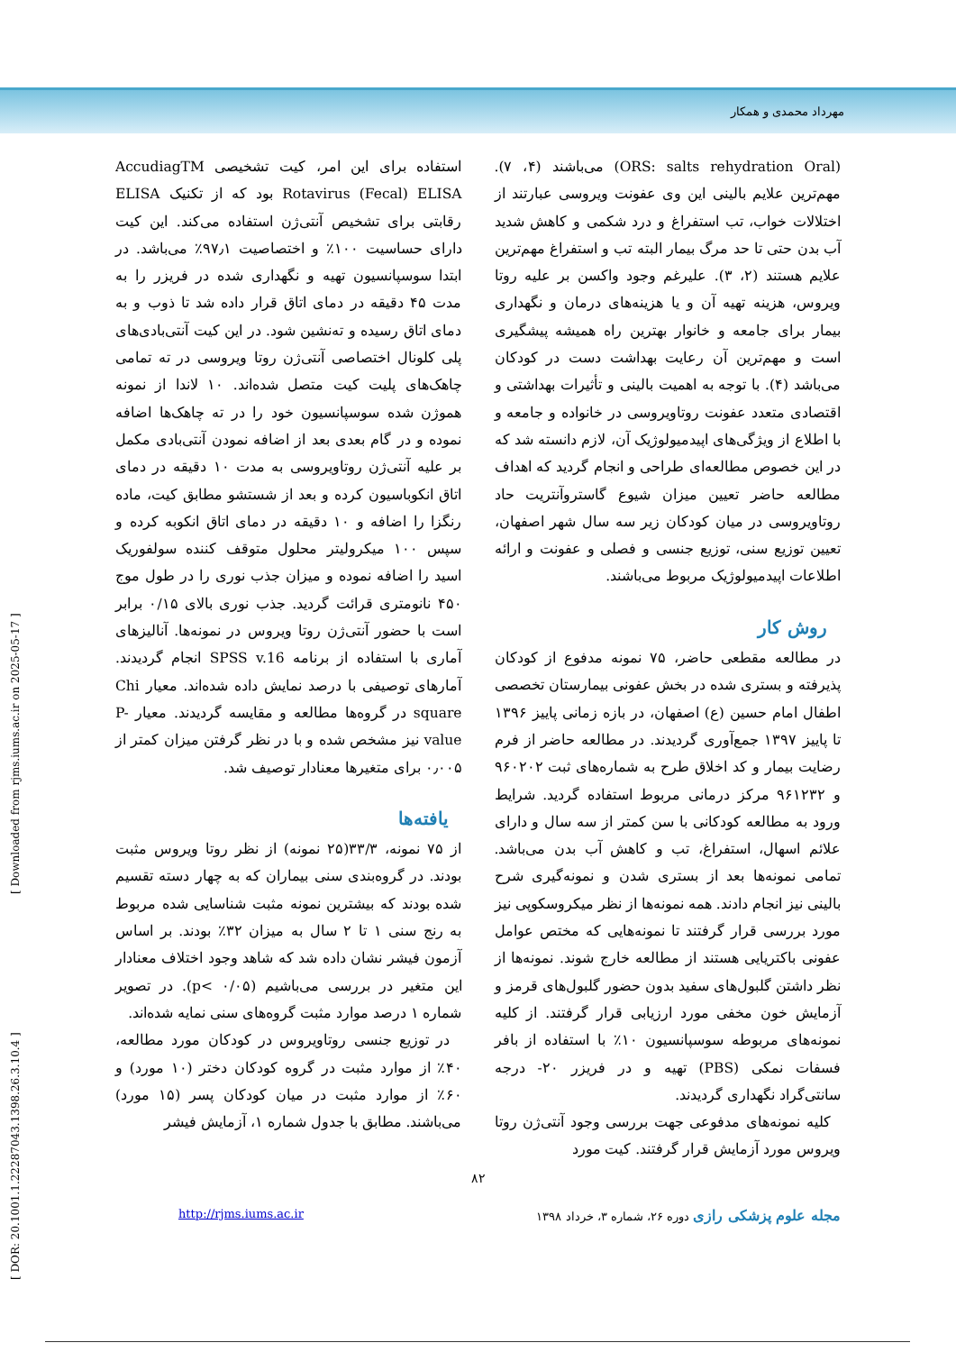مهرداد محمدی و همکار
(ORS: salts rehydration Oral) می‌باشند (۴، ۷). مهم‌ترین علایم بالینی این وی عفونت ویروسی عبارتند از اختلالات خواب، تب استفراغ و درد شکمی و کاهش شدید آب بدن حتی تا حد مرگ بیمار البته تب و استفراغ مهم‌ترین علایم هستند (۲، ۳). علیرغم وجود واکسن بر علیه روتا ویروس، هزینه تهیه آن و یا هزینه‌های درمان و نگهداری بیمار برای جامعه و خانوار بهترین راه همیشه پیشگیری است و مهم‌ترین آن رعایت بهداشت دست در کودکان می‌باشد (۴). با توجه به اهمیت بالینی و تأثیرات بهداشتی و اقتصادی متعدد عفونت روتاویروسی در خانواده و جامعه و با اطلاع از ویژگی‌های اپیدمیولوژیک آن، لازم دانسته شد که در این خصوص مطالعه‌ای طراحی و انجام گردید که اهداف مطالعه حاضر تعیین میزان شیوع گاستروآنتریت حاد روتاویروسی در میان کودکان زیر سه سال شهر اصفهان، تعیین توزیع سنی، توزیع جنسی و فصلی و عفونت و ارائه اطلاعات اپیدمیولوژیک مربوط می‌باشند.
روش کار
در مطالعه مقطعی حاضر، ۷۵ نمونه مدفوع از کودکان پذیرفته و بستری شده در بخش عفونی بیمارستان تخصصی اطفال امام حسین (ع) اصفهان، در بازه زمانی پاییز ۱۳۹۶ تا پاییز ۱۳۹۷ جمع‌آوری گردیدند. در مطالعه حاضر از فرم رضایت بیمار و کد اخلاق طرح به شماره‌های ثبت ۹۶۰۲۰۲ و ۹۶۱۲۳۲ مرکز درمانی مربوط استفاده گردید. شرایط ورود به مطالعه کودکانی با سن کمتر از سه سال و دارای علائم اسهال، استفراغ، تب و کاهش آب بدن می‌باشد. تمامی نمونه‌ها بعد از بستری شدن و نمونه‌گیری شرح بالینی نیز انجام دادند. همه نمونه‌ها از نظر میکروسکوپی نیز مورد بررسی قرار گرفتند تا نمونه‌هایی که مختص عوامل عفونی باکتریایی هستند از مطالعه خارج شوند. نمونه‌ها از نظر داشتن گلبول‌های سفید بدون حضور گلبول‌های قرمز و آزمایش خون مخفی مورد ارزیابی قرار گرفتند. از کلیه نمونه‌های مربوطه سوسپانسیون ۱۰٪ با استفاده از بافر فسفات نمکی (PBS) تهیه و در فریزر ۲۰- درجه سانتی‌گراد نگهداری گردیدند.
کلیه نمونه‌های مدفوعی جهت بررسی وجود آنتی‌ژن روتا ویروس مورد آزمایش قرار گرفتند. کیت مورد
استفاده برای این امر، کیت تشخیصی AccudiagTM Rotavirus (Fecal) ELISA بود که از تکنیک ELISA رقابتی برای تشخیص آنتی‌ژن استفاده می‌کند. این کیت دارای حساسیت ۱۰۰٪ و اختصاصیت ۹۷٫۱٪ می‌باشد. در ابتدا سوسپانسیون تهیه و نگهداری شده در فریزر را به مدت ۴۵ دقیقه در دمای اتاق قرار داده شد تا ذوب و به دمای اتاق رسیده و ته‌نشین شود. در این کیت آنتی‌بادی‌های پلی کلونال اختصاصی آنتی‌ژن روتا ویروسی در ته تمامی چاهک‌های پلیت کیت متصل شده‌اند. ۱۰ لاندا از نمونه هموژن شده سوسپانسیون خود را در ته چاهک‌ها اضافه نموده و در گام بعدی بعد از اضافه نمودن آنتی‌بادی مکمل بر علیه آنتی‌ژن روتاویروسی به مدت ۱۰ دقیقه در دمای اتاق انکوباسیون کرده و بعد از شستشو مطابق کیت، ماده رنگزا را اضافه و ۱۰ دقیقه در دمای اتاق انکوبه کرده و سپس ۱۰۰ میکرولیتر محلول متوقف کننده سولفوریک اسید را اضافه نموده و میزان جذب نوری را در طول موج ۴۵۰ نانومتری قرائت گردید. جذب نوری بالای ۰/۱۵ برابر است با حضور آنتی‌ژن روتا ویروس در نمونه‌ها. آنالیزهای آماری با استفاده از برنامه SPSS v.16 انجام گردیدند. آمارهای توصیفی با درصد نمایش داده شده‌اند. معیار Chi square در گروه‌ها مطالعه و مقایسه گردیدند. معیار P-value نیز مشخص شده و با در نظر گرفتن میزان کمتر از ۰٫۰۰۵ برای متغیرها معنادار توصیف شد.
یافته‌ها
از ۷۵ نمونه، ۳۳/۳(۲۵ نمونه) از نظر روتا ویروس مثبت بودند. در گروه‌بندی سنی بیماران که به چهار دسته تقسیم شده بودند که بیشترین نمونه مثبت شناسایی شده مربوط به رنج سنی ۱ تا ۲ سال به میزان ۳۲٪ بودند. بر اساس آزمون فیشر نشان داده شد که شاهد وجود اختلاف معنادار این متغیر در بررسی می‌باشیم (p< ۰/۰۵). در تصویر شماره ۱ درصد موارد مثبت گروه‌های سنی نمایه شده‌اند.
در توزیع جنسی روتاویروس در کودکان مورد مطالعه، ۴۰٪ از موارد مثبت در گروه کودکان دختر (۱۰ مورد) و ۶۰٪ از موارد مثبت در میان کودکان پسر (۱۵ مورد) می‌باشند. مطابق با جدول شماره ۱، آزمایش فیشر
۸۲
مجله علوم پزشکی رازی دوره ۲۶، شماره ۳، خرداد ۱۳۹۸ http://rjms.iums.ac.ir
[ DOR: 20.1001.1.22287043.1398.26.3.10.4 ] [ Downloaded from rjms.iums.ac.ir on 2025-05-17 ]